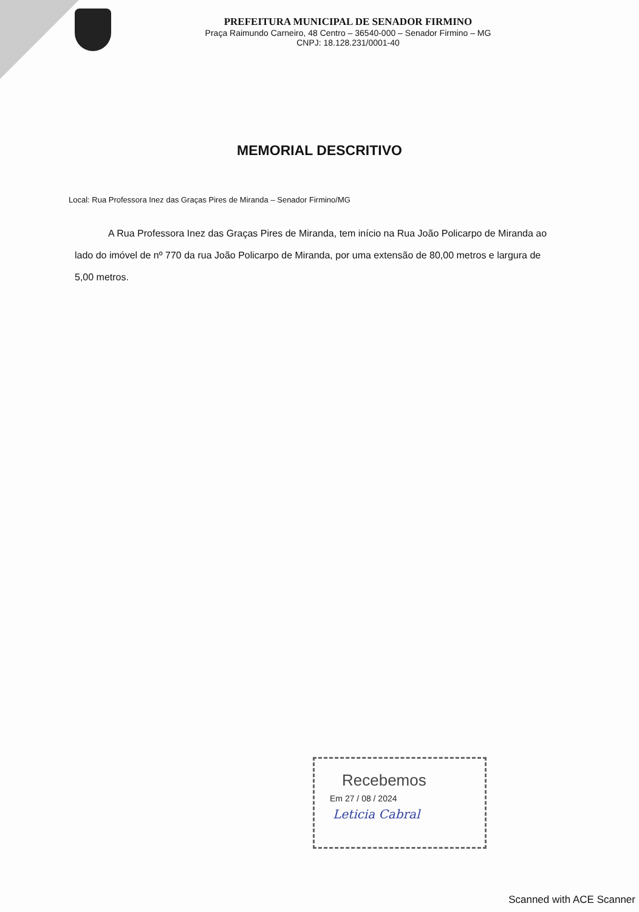PREFEITURA MUNICIPAL DE SENADOR FIRMINO
Praça Raimundo Carneiro, 48 Centro – 36540-000 – Senador Firmino – MG
CNPJ: 18.128.231/0001-40
MEMORIAL DESCRITIVO
Local: Rua Professora Inez das Graças Pires de Miranda – Senador Firmino/MG
A Rua Professora Inez das Graças Pires de Miranda, tem início na Rua João Policarpo de Miranda ao lado do imóvel de nº 770 da rua João Policarpo de Miranda, por uma extensão de 80,00 metros e largura de 5,00 metros.
Recebemos
Em 27 / 08 / 2024
Leticia Cabral
Scanned with ACE Scanner